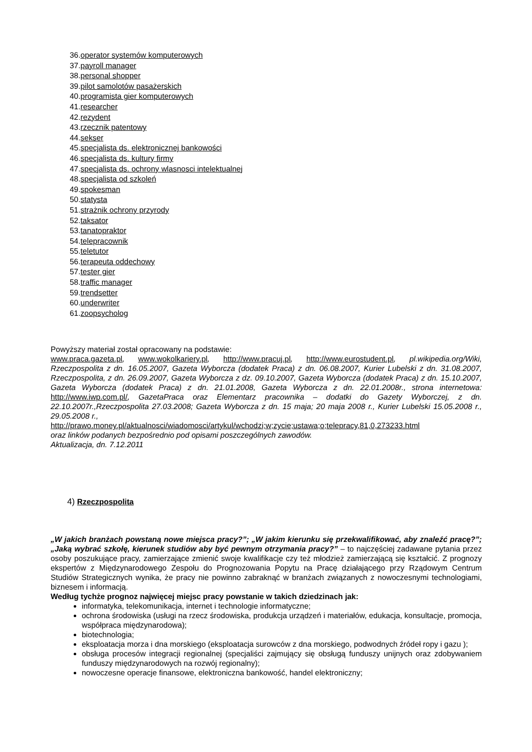36.operator systemów komputerowych
37.payroll manager
38.personal shopper
39.pilot samolotów pasażerskich
40.programista gier komputerowych
41.researcher
42.rezydent
43.rzecznik patentowy
44.sekser
45.specjalista ds. elektronicznej bankowości
46.specjalista ds. kultury firmy
47.specjalista ds. ochrony wlasnosci intelektualnej
48.specjalista od szkoleń
49.spokesman
50.statysta
51.strażnik ochrony przyrody
52.taksator
53.tanatopraktor
54.telepracownik
55.teletutor
56.terapeuta oddechowy
57.tester gier
58.traffic manager
59.trendsetter
60.underwriter
61.zoopsycholog
Powyższy materiał został opracowany na podstawie:
www.praca.gazeta.pl, www.wokolkariery.pl, http://www.pracuj.pl, http://www.eurostudent.pl, pl.wikipedia.org/Wiki, Rzeczpospolita z dn. 16.05.2007, Gazeta Wyborcza (dodatek Praca) z dn. 06.08.2007, Kurier Lubelski z dn. 31.08.2007, Rzeczpospolita, z dn. 26.09.2007, Gazeta Wyborcza z dz. 09.10.2007, Gazeta Wyborcza (dodatek Praca) z dn. 15.10.2007, Gazeta Wyborcza (dodatek Praca) z dn. 21.01.2008, Gazeta Wyborcza z dn. 22.01.2008r., strona internetowa: http://www.iwp.com.pl/, GazetaPraca oraz Elementarz pracownika – dodatki do Gazety Wyborczej, z dn. 22.10.2007r.,Rzeczpospolita 27.03.2008; Gazeta Wyborcza z dn. 15 maja; 20 maja 2008 r., Kurier Lubelski 15.05.2008 r., 29.05.2008 r.,
http://prawo.money.pl/aktualnosci/wiadomosci/artykul/wchodzi;w;zycie;ustawa;o;telepracy,81,0,273233.html
oraz linków podanych bezpośrednio pod opisami poszczególnych zawodów.
Aktualizacja, dn. 7.12.2011
4) Rzeczpospolita
„W jakich branżach powstaną nowe miejsca pracy?”; „W jakim kierunku się przekwalifikować, aby znaleźć pracę?”; „Jaką wybrać szkołę, kierunek studiów aby być pewnym otrzymania pracy?” – to najczęściej zadawane pytania przez osoby poszukujące pracy, zamierzające zmienić swoje kwalifikacje czy też młodzież zamierzającą się kształcić. Z prognozy ekspertów z Międzynarodowego Zespołu do Prognozowania Popytu na Pracę działającego przy Rządowym Centrum Studiów Strategicznych wynika, że pracy nie powinno zabraknąć w branżach związanych z nowoczesnymi technologiami, biznesem i informacją.
Według tychże prognoz najwięcej miejsc pracy powstanie w takich dziedzinach jak:
informatyka, telekomunikacja, internet i technologie informatyczne;
ochrona środowiska (usługi na rzecz środowiska, produkcja urządzeń i materiałów, edukacja, konsultacje, promocja, współpraca międzynarodowa);
biotechnologia;
eksploatacja morza i dna morskiego (eksploatacja surowców z dna morskiego, podwodnych źródeł ropy i gazu );
obsługa procesów integracji regionalnej (specjaliści zajmujący się obsługą funduszy unijnych oraz zdobywaniem funduszy międzynarodowych na rozwój regionalny);
nowoczesne operacje finansowe, elektroniczna bankowość, handel elektroniczny;